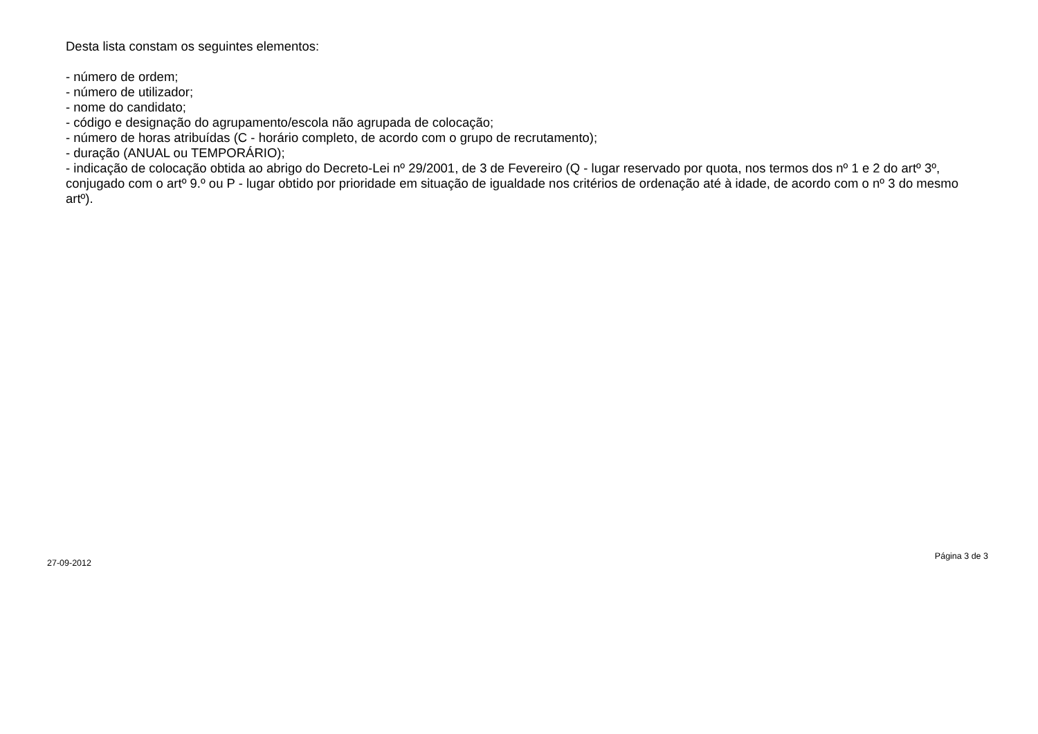Desta lista constam os seguintes elementos:
- número de ordem;
- número de utilizador;
- nome do candidato;
- código e designação do agrupamento/escola não agrupada de colocação;
- número de horas atribuídas (C - horário completo, de acordo com o grupo de recrutamento);
- duração (ANUAL ou TEMPORÁRIO);
- indicação de colocação obtida ao abrigo do Decreto-Lei nº 29/2001, de 3 de Fevereiro (Q - lugar reservado por quota, nos termos dos nº 1 e 2 do artº 3º, conjugado com o artº 9.º ou P - lugar obtido por prioridade em situação de igualdade nos critérios de ordenação até à idade, de acordo com o nº 3 do mesmo artº).
27-09-2012 Página 3 de 3